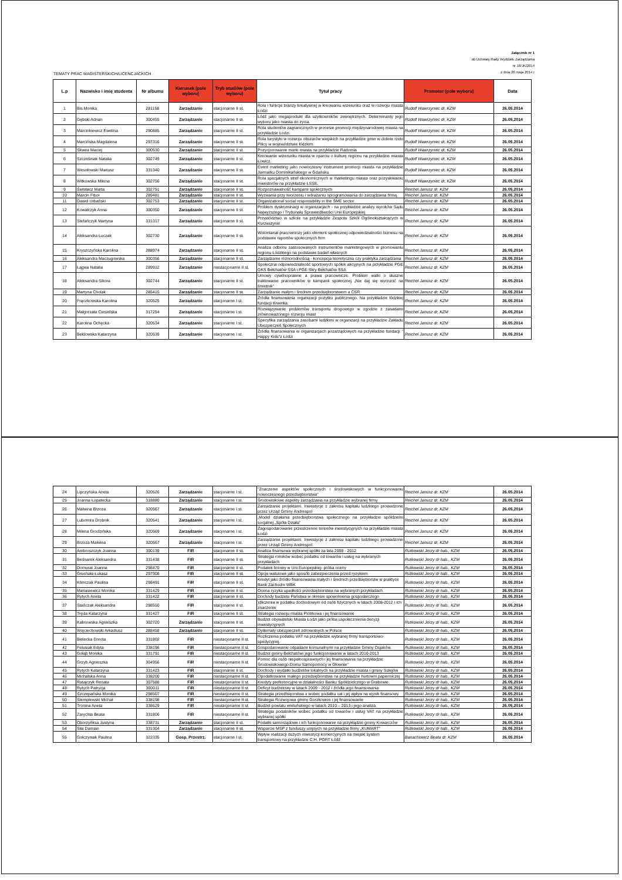TEMATY PRAC MAGISTERSKICH/LICENCJACKICH
Załącznik nr 1
do Uchwały Rady Wydziału Zarządzania
nr 18/JK/2014
z dnia 26 maja 2014 r
| L.p | Nazwisko i imię studenta | Nr albumu | Kierunek (pole wyboru) | Tryb studiów (pole wyboru) | Tytuł pracy | Promotor (pole wyboru) | Data |
| --- | --- | --- | --- | --- | --- | --- | --- |
| 1 | Bis Monika | 281158 | Zarządzanie | stacjonarne II st. | Rola i funkcje branży kreatywnej w kreowaniu wizerunku oraz w rozwoju miasta Łodzi | Rudolf Wawrzyniec dr, KZM | 26.05.2014 |
| 2 | Gębski Adrian | 300455 | Zarządzanie | stacjonarne II st. | Łódź jako megaprodukt dla użytkowników zewnętrznych. Determinanty jego wyboru jako miasta do życia. | Rudolf Wawrzyniec dr, KZM | 26.05.2014 |
| 3 | Marcinkiewicz Ewelina | 290885 | Zarządzanie | stacjonarne II st. | Rola studentów zagranicznych w procesie promocji międzynarodowej miasta na przykładzie Łodzi. | Rudolf Wawrzyniec dr, KZM | 26.05.2014 |
| 4 | Marcińska Magdalena | 297316 | Zarządzanie | stacjonarne II st. | Rola turystyki w rozwoju obszarów wiejskich na przykładzie gmin w dolinie rzeki Pilicy w województwie łódzkim. | Rudolf Wawrzyniec dr, KZM | 26.05.2014 |
| 5 | Skwira Maciej | 300530 | Zarządzanie | stacjonarne II st. | Pozycjonowanie marki miasta na przykładzie Radomia | Rudolf Wawrzyniec dr, KZM | 26.05.2014 |
| 6 | Szcześniak Natalia | 302749 | Zarządzanie | stacjonarne II st. | Kreowanie wizerunku miasta w oparciu o kulturę regionu na przykładzie miasta Łowicz. | Rudolf Wawrzyniec dr, KZM | 26.05.2014 |
| 7 | Wesołowski Mariusz | 331340 | Zarządzanie | stacjonarne II st. | Event marketing jako nowoczesny instrument promocji miasta na przykładzie Jarmarku Dominikańskiego w Gdańsku. | Rudolf Wawrzyniec dr, KZM | 26.05.2014 |
| 8 | Witkowska Milena | 302756 | Zarządzanie | stacjonarne II st. | Rola specjalnych stref ekonomicznych w marketingu miasta oraz pozyskiwaniu inwestorów na przykładzie ŁSSE. | Rudolf Wawrzyniec dr, KZM | 26.05.2014 |
| 9 | Świstacz Marta | 302751 | Zarządzanie | stacjonarne II st. | Rozpoznawalność kampanii społecznych | Reichel Janusz dr, KZM | 26.05.2014 |
| 10 | Marcin Fibor | 289481 | Zarządzanie | stacjonarne II st. | Wyzwania przy tworzeniu i wdrażaniu oprogramowania do zarządzania firmą. | Reichel Janusz dr, KZM | 26.05.2014 |
| 11 | Dawid Urbański | 302753 | Zarządzanie | stacjonarne II st. | Organizational social responsibility in the SME sector | Reichel Janusz dr, KZM | 26.05.2014 |
| 12 | Kowalczyk Anna | 300350 | Zarządzanie | stacjonarne II st. | Problem dyskryminacji w organizacjach - na przykładzie analizy wyroków Sądu Najwyższego i Trybunału Sprawiedliwości Unii Europejskiej | Reichel Janusz dr, KZM | 26.05.2014 |
| 13 | Stefańczyk Martyna | 331317 | Zarządzanie | stacjonarne II st. | Przywództwo w szkole na przykładzie Zespołu Szkół Ogólnokształcących w Kurzeszynie | Reichel Janusz dr, KZM | 26.05.2014 |
| 14 | Aleksandra Łuczak | 302730 | Zarządzanie | stacjonarne II st. | Wolontariat pracowniczy jako element społecznej odpowiedzialności biznesu na podstawie raportów społecznych firm | Reichel Janusz dr, KZM | 26.05.2014 |
| 15 | Kryszczyńska Karolina | 288974 | Zarządzanie | stacjonarne II st. | Analiza odbioru zastosowanych instrumentów marketingowych w promowaniu regionu Łódzkiego na podstawie badań własnych | Reichel Janusz dr, KZM | 26.05.2014 |
| 16 | Aleksandra Maczugowska | 300356 | Zarządzanie | stacjonarne II st. | Zarządzanie różnorodnością - koncepcja teoretyczna czy praktyka zarządzania | Reichel Janusz dr, KZM | 26.05.2014 |
| 17 | Łągwa Natalia | 289912 | Zarządzanie | niestacjonarne II st. | Społeczna odpowiedzialność sportowych spółek akcyjnych na przykładzie PGE GKS Bełchatów SSA i PGE Skry Bełchatów SSA | Reichel Janusz dr, KZM | 26.05.2014 |
| 18 | Aleksandra Sikora | 302744 | Zarządzanie | stacjonarne II st. | Umowy cywilnoprawne a prawa pracownicze. Problem walki o słuszne traktowanie pracowników w kampanii społecznej „Nie daj się wyrzucić na śmietnik”. | Reichel Janusz dr, KZM | 26.05.2014 |
| 19 | Martyna Cholak | 285415 | Zarządzanie | stacjonarne II st. | Zarządzanie małym i średnim przedsiębiorstwem a CSR | Reichel Janusz dr, KZM | 26.05.2014 |
| 20 | Frączkowska Karolina | 320525 | Zarządzanie | stacjonarne I st. | Źródła finansowania organizacji pożytku publicznego. Na przykładzie łódzkiej fundacji Krwinka. | Reichel Janusz dr, KZM | 26.05.2014 |
| 21 | Małgorzata Ciesielska | 317254 | Zarządzanie | stacjonarne I st. | Rozwiązywanie problemów transportu drogowego w zgodzie z zasadami zrównoważonego rozwoju miast | Reichel Janusz dr, KZM | 26.05.2014 |
| 22 | Karolina Ochęcka | 320534 | Zarządzanie | stacjonarne I st. | Specyfika zarządzania zasobami ludzkimi w organizacji na przykładzie Zakładu Ubezpieczeń Społecznych | Reichel Janusz dr, KZM | 26.05.2014 |
| 23 | Bełdowska Katarzyna | 320539 | Zarządzanie | stacjonarne I st. | Źródła finansowania w organizacjach pozarządowych na przykładzie fundacji " Happy Kids"z Łodzi | Reichel Janusz dr, KZM | 26.05.2014 |
| 24 | Lipczyńska Aneta | 320526 | Zarządzanie | stacjonarne I st. | "Znaczenie aspektów społecznych i środowiskowych w funkcjonowaniu nowoczesnego przedsiębiorstwa" | Reichel Janusz dr, KZM | 26.05.2014 |
| 25 | Joanna Łopatecka | 318880 | Zarządzanie | stacjonarne I st. | Środowiskowe aspekty zarządzania na przykładzie wybranej firmy | Reichel Janusz dr, KZM | 26.05.2014 |
| 26 | Malwina Brzoza | 320567 | Zarządzanie | stacjonarne I st. | Zarzadzanie projektami. Inwestycje z zakresu kapitału ludzkiego prowadzone przez Urząd Gminy Andrespol | Reichel Janusz dr, KZM | 26.05.2014 |
| 27 | Lubomira Drobnik | 320541 | Zarządzanie | stacjonarne I st. | „Model działania przedsiębiorstwa społecznego na przykładzie spółdzielni socjalnej „Spóła Działa” | Reichel Janusz dr, KZM | 26.05.2014 |
| 28 | Milena Grodzińska | 320569 | Zarządzanie | stacjonarne I st. | Zagospodarowanie przestrzenne terenów inwestycyjnych na przykładzie miasta Łodzi | Reichel Janusz dr, KZM | 26.05.2014 |
| 29 | Brzoza Malwina | 320567 | Zarządzanie | stacjonarne I st. | Zarządzanie projektami. Inwestycje z zakresu kapitału ludzkiego prowadzone przez Urząd Gminy Andrespol. | Reichel Janusz dr, KZM | 26.05.2014 |
| 30 | Ambroszczyk Joanna | 300139 | FiR | stacjonarne II st. | Analiza finansowa wybranej spółki za lata 2008 - 2012 | Rutkowski Jerzy dr hab., KZM | 26.05.2014 |
| 31 | Bednarek Aleksandra | 331438 | FiR | stacjonarne II st. | Strategia rolników wobec podatku od towarów i usług na wybranych przykładach | Rutkowski Jerzy dr hab., KZM | 26.05.2014 |
| 32 | Domurat Joanna | 298470 | FiR | stacjonarne II st. | Podatek liniowy w Uni Europejskiej- próba oceny | Rutkowski Jerzy dr hab., KZM | 26.05.2014 |
| 33 | Gruchała Łukasz | 297908 | FiR | stacjonarne II st. | Opcje walutowe jako sposób zabezpieczenia przed ryzykiem | Rutkowski Jerzy dr hab., KZM | 26.05.2014 |
| 34 | Klimczak Paulina | 298491 | FiR | stacjonarne II st. | Kredyt jako źródło finansowania małych i średnich przedsiębiorstw w praktyce Bank Zachodni WBK | Rutkowski Jerzy dr hab., KZM | 26.05.2014 |
| 35 | Mariasiewicz Monika | 331429 | FiR | stacjonarne II st. | Ocena ryzyka upadłości przedsiębiorstwa na wybranych przykładach | Rutkowski Jerzy dr hab., KZM | 26.05.2014 |
| 36 | Rytych Aneta | 331422 | FiR | stacjonarne II st. | Dochody budżetu Państwa w okresie spowolnienia gospodarczego | Rutkowski Jerzy dr hab., KZM | 26.05.2014 |
| 37 | Stańczak Aleksandra | 298550 | FiR | stacjonarne II st. | )dliczenia w podatku dochodowym od osób fizycznych w latach 2008-2012 i ich znaczenie | Rutkowski Jerzy dr hab., KZM | 26.05.2014 |
| 38 | Tręda Katarzyna | 331427 | FiR | stacjonarne II st. | Strategia rozwoju miasta Piotrkowa i jej finansowanie | Rutkowski Jerzy dr hab., KZM | 26.05.2014 |
| 39 | Kalinowska Agnieszka | 302720 | Zarządzanie | stacjonarne II st. | Budżet obywatelski Miasta Łodzi jako próba uspołecznienia decyzji inwestycyjnych | Rutkowski Jerzy dr hab., KZM | 26.05.2014 |
| 40 | Wojciechowski Arkadiusz | 288458 | Zarządzanie | stacjonarne II st. | Dytlematy ubezpieczeń zdrowotnych w Polsce | Rutkowski Jerzy dr hab., KZM | 26.05.2014 |
| 41 | Bielecka Dorota | 331802 | FiR | niestacjonarne II st. | Rozliczenia podatku VAT na przykładzie wybranej firmy transportowo-spedycyjnej. | Rutkowski Jerzy dr hab., KZM | 26.05.2014 |
| 42 | Felusiak Edyta | 338196 | FiR | niestacjonarne II st. | Gospodarowanie odpadami komunalnymi na przykładzie Gminy Osjaków. | Rutkowski Jerzy dr hab., KZM | 26.05.2014 |
| 43 | Gołąb Monika | 331791 | FiR | niestacjonarne II st. | Budżet gminy Bełchatówi jego funkcjonowanie w latach 2010-2013 | Rutkowski Jerzy dr hab., KZM | 26.05.2014 |
| 44 | Grzyb Agnieszka | 304956 | FiR | niestacjonarne II st. | Pomoc dla osób niepełnosprawnych i jej finansowanie na przykładzie Środowiskowego Domu Samopomocy w Głownie” | Rutkowski Jerzy dr hab., KZM | 26.05.2014 |
| 45 | Rytych Katarzyna | 331423 | FiR | stacjonarne II st. | Dochody i wydatki budżetów lokalnych na przykładzie miasta i gminy Sulejów | Rutkowski Jerzy dr hab., KZM | 26.05.2014 |
| 46 | Michalska Anna | 338200 | FiR | niestacjonarne II st. | Opodatkowanie małego przedsiębiorstwa na przykładzie hurtowni papierniczej | Rutkowski Jerzy dr hab., KZM | 26.05.2014 |
| 47 | Ratajczyk Renata | 307588 | FiR | niestacjonarne II st. | Kredyty preferencyjne w działalności Banku Spółdzielczego w Grabowie. | Rutkowski Jerzy dr hab., KZM | 26.05.2014 |
| 48 | Rytych Patrycja | 300011 | FiR | niestacjonarne II st. | Deficyt budżetowy w latach 2009 - 2012 i źródła jego finansowania | Rutkowski Jerzy dr hab., KZM | 26.05.2014 |
| 49 | Szczepańska Monika | 298507 | FiR | niestacjonarne II st. | Strategia przedfsięorstwa x wobec podatku vat i jej wpływ na wynik finansowy | Rutkowski Jerzy dr hab., KZM | 26.05.2014 |
| 50 | Stemplewski Michał | 338198 | FiR | niestacjonarne II st. | Strategia Rozwojowa gminy Gorzkowice i jej finansowanie | Rutkowski Jerzy dr hab., KZM | 26.05.2014 |
| 51 | Tronina Aneta | 338629 | FiR | niestacjonarne II st. | Budżet powiatu wieluńskiego w latach 2010 – 2013 i jego analiza. | Rutkowski Jerzy dr hab., KZM | 26.05.2014 |
| 52 | Zarychta Beata | 331806 | FiR | niestacjonarne II st. | Strategia podatników wobec podatku od towarów i usług VAT na przykładzie wybranej spółki | Rutkowski Jerzy dr hab., KZM | 26.05.2014 |
| 53 | Oborzyńksa Justyna | 338731 | Zarządzanie | stacjonarne II st. | Podatki samorządowe i ich funkcjonowanie na przykłądzie gminy Kowarczów | Rutkowski Jerzy dr hab., KZM | 26.05.2014 |
| 54 | Siła Damian | 331304 | Zarządzanie | stacjonarne II st. | Wsparcie MSP z funduszy unijnych na przykładzie firmy „KUMART” | Rutkowski Jerzy dr hab., KZM | 26.05.2014 |
| 55 | Gołczyniak Paulina | 322335 | Gosp. Przestrz. | stacjonarne I st. | Wpływ realizacji dużych inwestycji komercyjnych na miejski system transportowy na przykładzie C.H. PORT Łódź | Banachowicz Beata dr, KZM | 26.05.2014 |